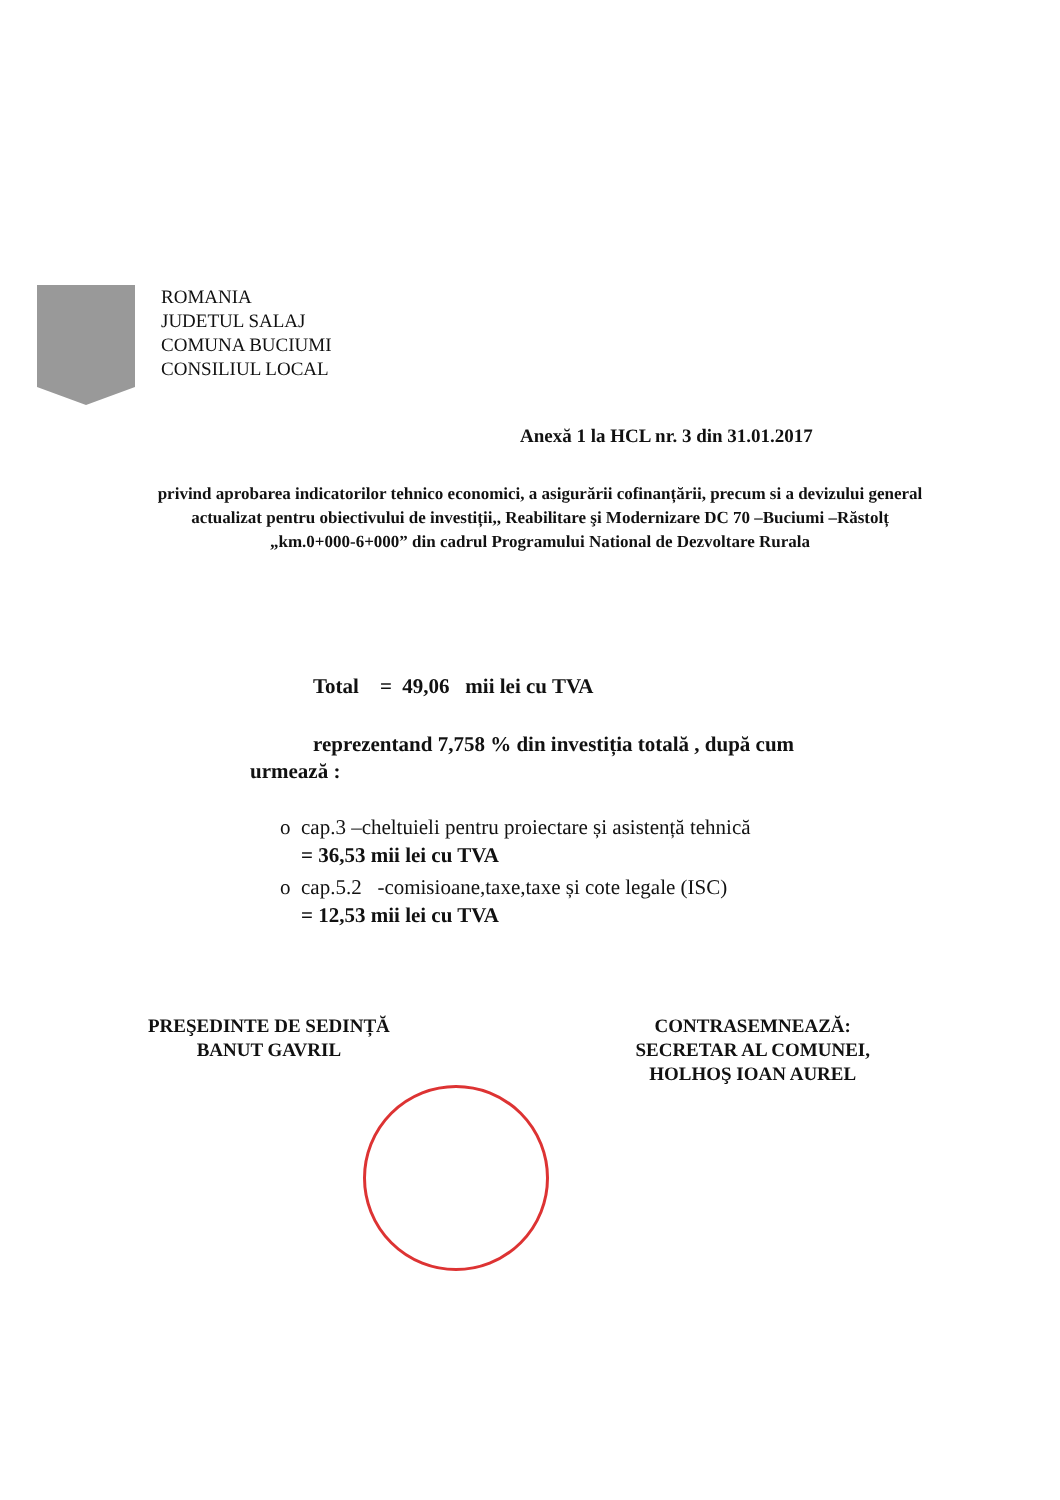ROMANIA
JUDETUL SALAJ
COMUNA BUCIUMI
CONSILIUL LOCAL
Anexă 1 la HCL nr. 3 din 31.01.2017
privind aprobarea indicatorilor tehnico economici, a asigurării cofinanțării, precum si a devizului general actualizat pentru obiectivului de investiții,, Reabilitare şi Modernizare DC 70 –Buciumi –Răstolț „km.0+000-6+000” din cadrul Programului National de Dezvoltare Rurala
Total = 49,06 mii lei cu TVA
reprezentand 7,758 % din investiția totală , după cum urmează :
o cap.3 –cheltuieli pentru proiectare și asistență tehnică
= 36,53 mii lei cu TVA
o cap.5.2 -comisioane,taxe,taxe și cote legale (ISC)
= 12,53 mii lei cu TVA
PREŞEDINTE DE SEDINȚĂ
BANUT GAVRIL
CONTRASEMNEAZĂ:
SECRETAR AL COMUNEI,
HOLHOŞ IOAN AUREL